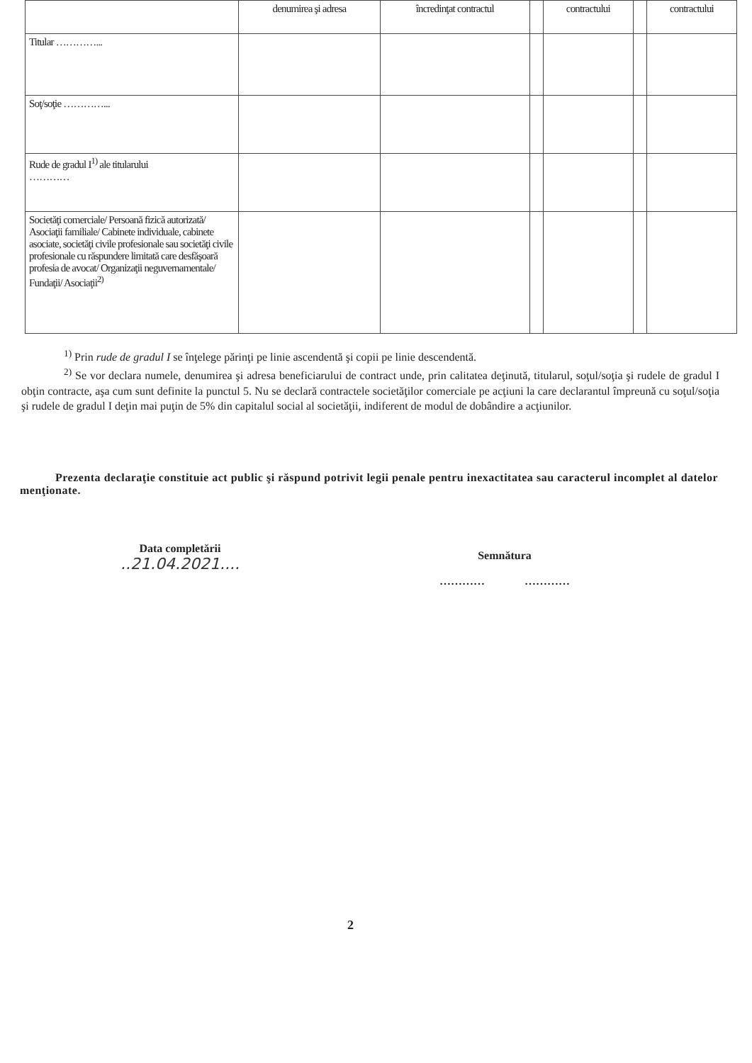| | denumirea şi adresa | încredinţat contractul | | contractului | | contractului |
| Titular …………... | | | | | | |
| Soţ/soţie …………... | | | | | | |
| Rude de gradul I<sup>1)</sup> ale titularului ………… | | | | | | |
| Societăţi comerciale/ Persoană fizică autorizată/ Asociaţii familiale/ Cabinete individuale, cabinete asociate, societăţi civile profesionale sau societăţi civile profesionale cu răspundere limitată care desfăşoară profesia de avocat/ Organizaţii neguvernamentale/ Fundaţii/ Asociaţii<sup>2)</sup> | | | | | | |
<sup>1)</sup> Prin rude de gradul I se înţelege părinţi pe linie ascendentă şi copii pe linie descendentă.
<sup>2)</sup> Se vor declara numele, denumirea şi adresa beneficiarului de contract unde, prin calitatea deţinută, titularul, soţul/soţia şi rudele de gradul I obţin contracte, aşa cum sunt definite la punctul 5. Nu se declară contractele societăţilor comerciale pe acţiuni la care declarantul împreună cu soţul/soţia şi rudele de gradul I deţin mai puţin de 5% din capitalul social al societăţii, indiferent de modul de dobândire a acţiunilor.
Prezenta declaraţie constituie act public şi răspund potrivit legii penale pentru inexactitatea sau caracterul incomplet al datelor menţionate.
Data completării
..21.04.2021....
Semnătura
………… …………
2